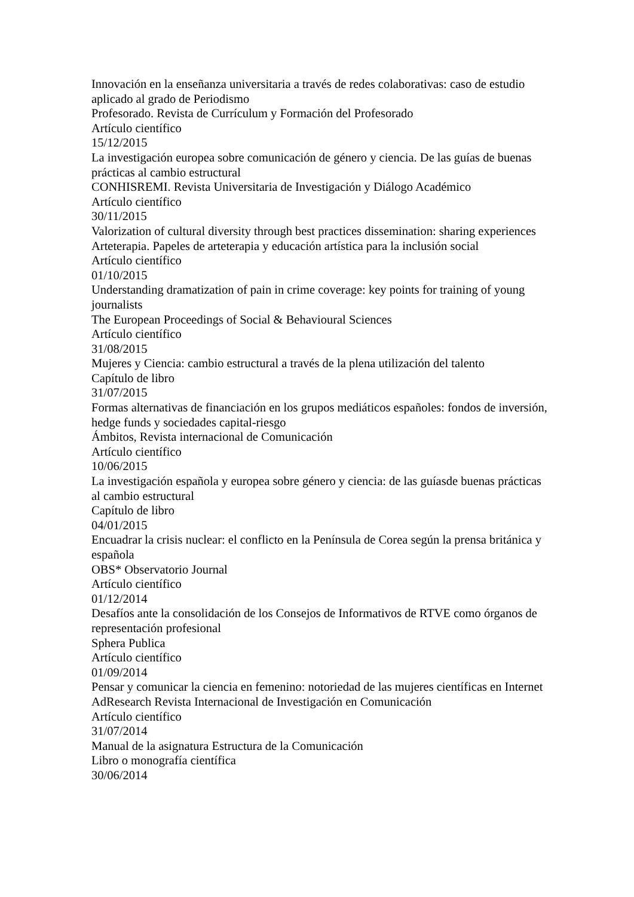Innovación en la enseñanza universitaria a través de redes colaborativas: caso de estudio aplicado al grado de Periodismo
Profesorado. Revista de Currículum y Formación del Profesorado
Artículo científico
15/12/2015
La investigación europea sobre comunicación de género y ciencia. De las guías de buenas prácticas al cambio estructural
CONHISREMI. Revista Universitaria de Investigación y Diálogo Académico
Artículo científico
30/11/2015
Valorization of cultural diversity through best practices dissemination: sharing experiences
Arteterapia. Papeles de arteterapia y educación artística para la inclusión social
Artículo científico
01/10/2015
Understanding dramatization of pain in crime coverage: key points for training of young journalists
The European Proceedings of Social & Behavioural Sciences
Artículo científico
31/08/2015
Mujeres y Ciencia: cambio estructural a través de la plena utilización del talento
Capítulo de libro
31/07/2015
Formas alternativas de financiación en los grupos mediáticos españoles: fondos de inversión, hedge funds y sociedades capital-riesgo
Ámbitos, Revista internacional de Comunicación
Artículo científico
10/06/2015
La investigación española y europea sobre género y ciencia: de las guíasde buenas prácticas al cambio estructural
Capítulo de libro
04/01/2015
Encuadrar la crisis nuclear: el conflicto en la Península de Corea según la prensa británica y española
OBS* Observatorio Journal
Artículo científico
01/12/2014
Desafíos ante la consolidación de los Consejos de Informativos de RTVE como órganos de representación profesional
Sphera Publica
Artículo científico
01/09/2014
Pensar y comunicar la ciencia en femenino: notoriedad de las mujeres científicas en Internet
AdResearch Revista Internacional de Investigación en Comunicación
Artículo científico
31/07/2014
Manual de la asignatura Estructura de la Comunicación
Libro o monografía científica
30/06/2014